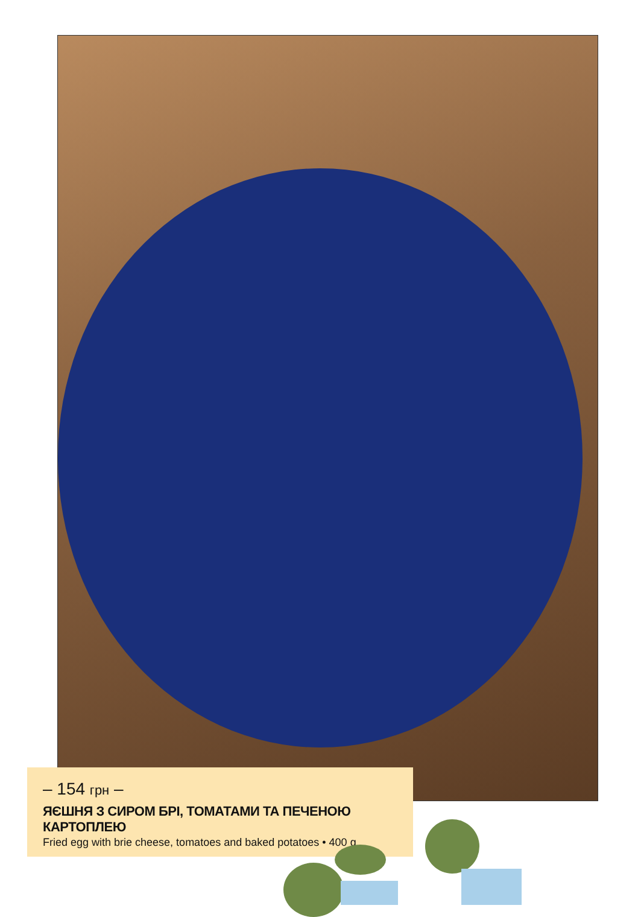– 154 грн –
ЯЄШНЯ З СИРОМ БРІ, ТОМАТАМИ ТА ПЕЧЕНОЮ КАРТОПЛЕЮ
Fried egg with brie cheese, tomatoes and baked potatoes • 400 g